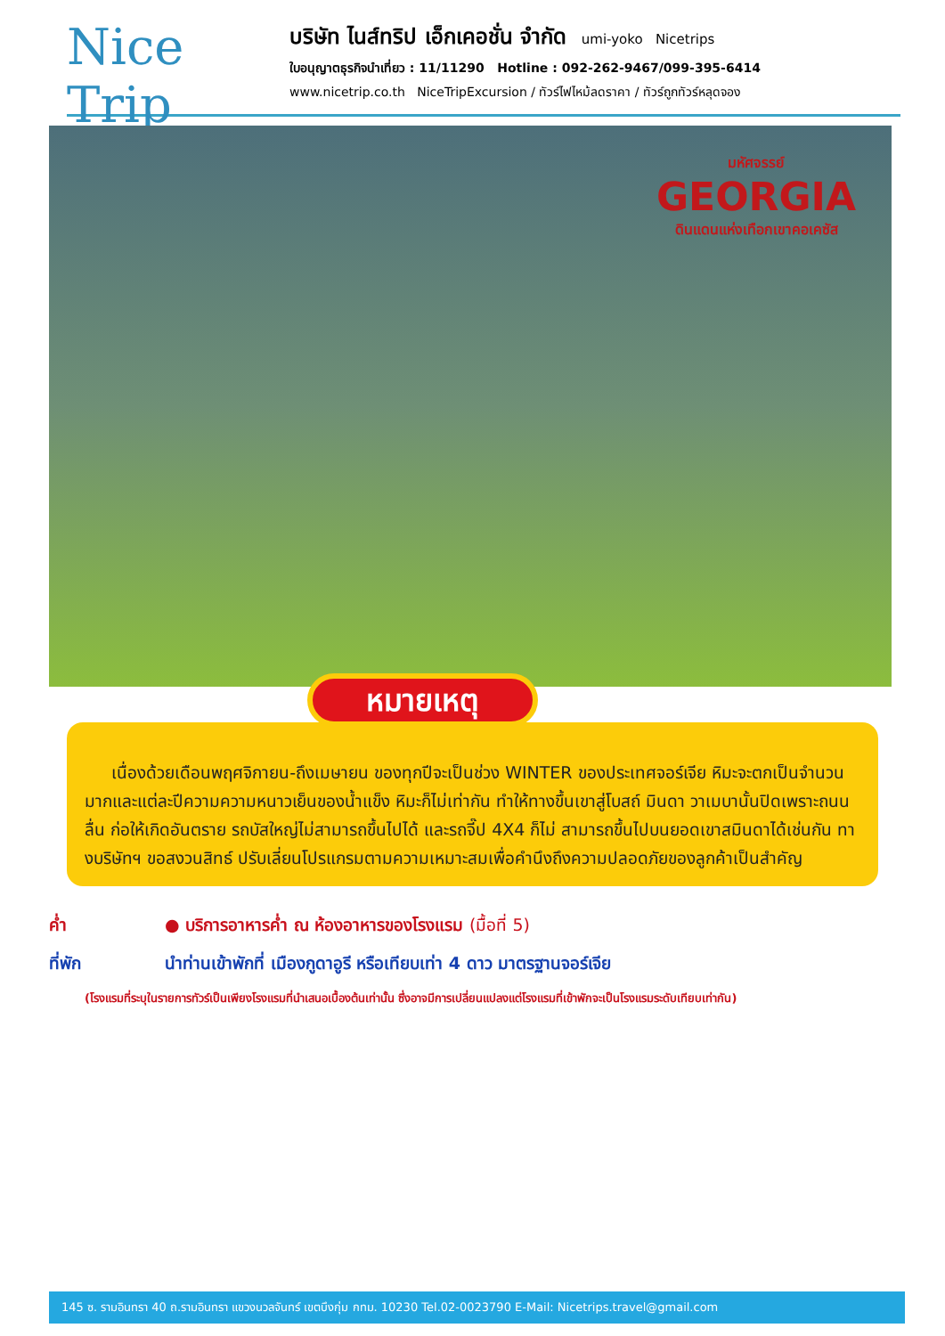Nice Trip
บริษัท ไนส์ทริป เอ็กเคอชั่น จำกัด umi-yoko Nicetrips
ใบอนุญาตธุรกิจนำเที่ยว : 11/11290 Hotline : 092-262-9467/099-395-6414
www.nicetrip.co.th NiceTripExcursion / ทัวร์ไฟไหม้ลดราคา / ทัวร์ถูกทัวร์หลุดจอง
มหัศจรรย์
GEORGIA
ดินแดนแห่งเทือกเขาคอเคซัส
หมายเหตุ
เนื่องด้วยเดือนพฤศจิกายน-ถึงเมษายน ของทุกปีจะเป็นช่วง WINTER ของประเทศจอร์เจีย หิมะจะตกเป็นจำนวนมากและแต่ละปีความความหนาวเย็นของน้ำแข็ง หิมะก็ไม่เท่ากัน ทำให้ทางขึ้นเขาสู่โบสถ์ มินดา วาเมบานั้นปิดเพราะถนนลื่น ก่อให้เกิดอันตราย รถบัสใหญ่ไม่สามารถขึ้นไปได้ และรถจี๊ป 4X4 ก็ไม่ สามารถขึ้นไปบนยอดเขาสมินดาได้เช่นกัน ทางบริษัทฯ ขอสงวนสิทธ์ ปรับเลี่ยนโปรแกรมตามความเหมาะสมเพื่อคำนึงถึงความปลอดภัยของลูกค้าเป็นสำคัญ
ค่ำ ● บริการอาหารค่ำ ณ ห้องอาหารของโรงแรม (มื้อที่ 5)
ที่พัก นำท่านเข้าพักที่ เมืองกูดาอูรี หรือเทียบเท่า 4 ดาว มาตรฐานจอร์เจีย
(โรงแรมที่ระบุในรายการทัวร์เป็นเพียงโรงแรมที่นำเสนอเบื้องต้นเท่านั้น ซึ่งอาจมีการเปลี่ยนแปลงแต่โรงแรมที่เข้าพักจะเป็นโรงแรมระดับเทียบเท่ากัน)
145 ซ. รามอินทรา 40 ถ.รามอินทรา แขวงนวลจันทร์ เขตบึงกุ่ม กทม. 10230 Tel.02-0023790 E-Mail: Nicetrips.travel@gmail.com